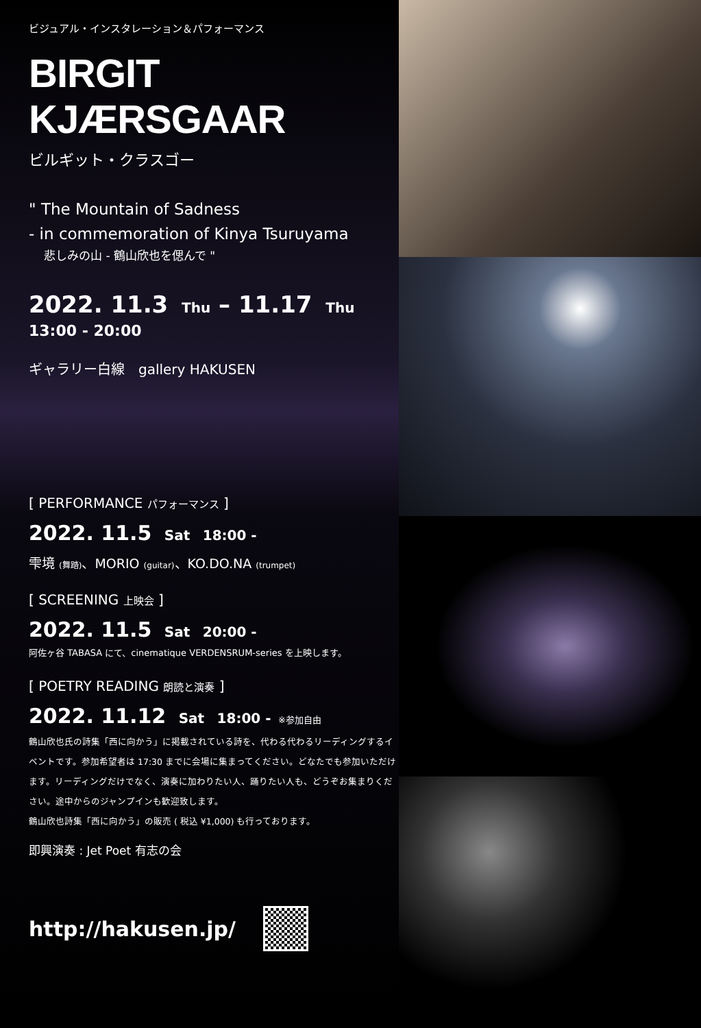ビジュアル・インスタレーション＆パフォーマンス
BIRGIT KJÆRSGAAR
ビルギット・クラスゴー
" The Mountain of Sadness
- in commemoration of Kinya Tsuruyama
悲しみの山 - 鶴山欣也を偲んで "
2022. 11.3 Thu – 11.17 Thu
13:00 - 20:00
ギャラリー白線　gallery HAKUSEN
[ PERFORMANCE パフォーマンス ]
2022. 11.5 Sat 18:00 -
雫境 (舞踏)、MORIO (guitar)、KO.DO.NA (trumpet)
[ SCREENING 上映会 ]
2022. 11.5 Sat 20:00 -
阿佐ヶ谷 TABASA にて、cinematique VERDENSRUM-series を上映します。
[ POETRY READING 朗読と演奏 ]
2022. 11.12 Sat 18:00 - ※参加自由
鶴山欣也氏の詩集「西に向かう」に掲載されている詩を、代わる代わるリーディングするイベントです。参加希望者は 17:30 までに会場に集まってください。どなたでも参加いただけます。リーディングだけでなく、演奏に加わりたい人、踊りたい人も、どうぞお集まりください。途中からのジャンプインも歓迎致します。
鶴山欣也詩集「西に向かう」の販売 ( 税込 ¥1,000) も行っております。
即興演奏 : Jet Poet 有志の会
http://hakusen.jp/